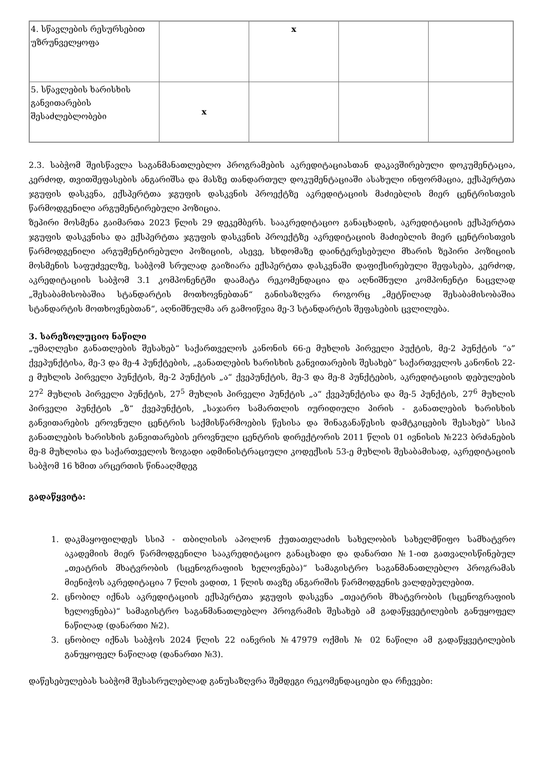| 4. სწავლების რესურსებით უზრუნველყოფა | | x | | |
| 5. სწავლების ხარისხის განვითარების შესაძლებლობები | x | | | |
2.3. საბჭომ შეისწავლა საგანმანათლებლო პროგრამების აკრედიტაციასთან დაკავშირებული დოკუმენტაცია, კერძოდ, თვითშეფასების ანგარიშსა და მასზე თანდართულ დოკუმენტაციაში ასახული ინფორმაცია, ექსპერტთა ჯგუფის დასკვნა, ექსპერტთა ჯგუფის დასკვნის პროექტზე აკრედიტაციის მაძიებლის მიერ ცენტრისთვის წარმოდგენილი არგუმენტირებული პოზიცია.
ზეპირი მოსმენა გაიმართა 2023 წლის 29 დეკემბერს. სააკრედიტაციო განაცხადის, აკრედიტაციის ექსპერტთა ჯგუფის დასკვნისა და ექსპერტთა ჯგუფის დასკვნის პროექტზე აკრედიტაციის მაძიებლის მიერ ცენტრისთვის წარმოდგენილი არგუმენტირებული პოზიციის, ასევე, სხდომაზე დაინტერესებული მხარის ზეპირი პოზიციის მოსმენის საფუძველზე, საბჭომ სრულად გაიზიარა ექსპერტთა დასკვნაში დაფიქსირებული შეფასება, კერძოდ, აკრედიტაციის საბჭომ 3.1 კომპონენტში დაამატა რეკომენდაცია და აღნიშნული კომპონენტი ნაცვლად „შესაბამისობაშია სტანდარტის მოთხოვნებთან“ განისაზღვრა როგორც „მეტწილად შესაბამისობაშია სტანდარტის მოთხოვნებთან“, აღნიშნულმა არ გამოიწვია მე-3 სტანდარტის შეფასების ცვლილება.
3. სარეზოლუციო ნაწილი
„უმაღლესი განათლების შესახებ“ საქართველოს კანონის 66-ე მუხლის პირველი პუქტის, მე-2 პუნქტის “ა” ქვეპუნქტისა, მე-3 და მე-4 პუნქტების, „განათლების ხარისხის განვითარების შესახებ“ საქართველოს კანონის 22-ე მუხლის პირველი პუნქტის, მე-2 პუნქტის „ა“ ქვეპუნქტის, მე-3 და მე-8 პუნქტების, აკრედიტაციის დებულების 27<sup>2</sup> მუხლის პირველი პუნქტის, 27<sup>5</sup> მუხლის პირველი პუნქტის „ა“ ქვეპუნქტისა და მე-5 პუნქტის, 27<sup>6</sup> მუხლის პირველი პუნქტის „ზ“ ქვეპუნქტის, „საჯარო სამართლის იურიდიული პირის - განათლების ხარისხის განვითარების ეროვნული ცენტრის საქმისწარმოების წესისა და შინაგანაწესის დამტკიცების შესახებ” სსიპ განათლების ხარისხის განვითარების ეროვნული ცენტრის დირექტორის 2011 წლის 01 ივნისის №223 ბრძანების მე-8 მუხლისა და საქართველოს ზოგადი ადმინისტრაციული კოდექსის 53-ე მუხლის შესაბამისად, აკრედიტაციის საბჭომ 16 ხმით არცერთის წინააღმდეგ
გადაწყვიტა:
1. დაკმაყოფილდეს სსიპ - თბილისის აპოლონ ქუთათელაძის სახელობის სახელმწიფო სამხატვრო აკადემიის მიერ წარმოდგენილი სააკრედიტაციო განაცხადი და დანართი №1-ით გათვალისწინებულ „თეატრის მხატვრობის (სცენოგრაფიის ხელოვნება)“ სამაგისტრო საგანმანათლებლო პროგრამას მიენიჭოს აკრედიტაცია 7 წლის ვადით, 1 წლის თავზე ანგარიშის წარმოდგენის ვალდებულებით.
2. ცნობილ იქნას აკრედიტაციის ექსპერტთა ჯგუფის დასკვნა „თეატრის მხატვრობის (სცენოგრაფიის ხელოვნება)“ სამაგისტრო საგანმანათლებლო პროგრამის შესახებ ამ გადაწყვეტილების განუყოფელ ნაწილად (დანართი №2).
3. ცნობილ იქნას საბჭოს 2024 წლის 22 იანვრის №47979 ოქმის № 02 ნაწილი ამ გადაწყვეტილების განუყოფელ ნაწილად (დანართი №3).
დაწესებულებას საბჭომ შესასრულებლად განუსაზღვრა შემდეგი რეკომენდაციები და რჩევები: